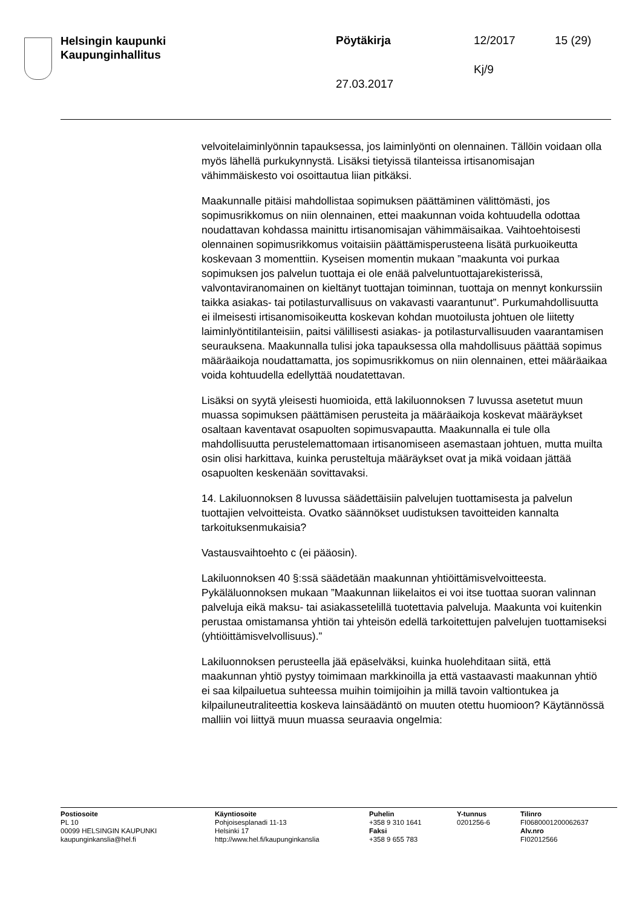Helsingin kaupunki
Kaupunginhallitus
Pöytäkirja 12/2017 15 (29)
Kj/9
27.03.2017
velvoitelaiminlyönnin tapauksessa, jos laiminlyönti on olennainen. Tällöin voidaan olla myös lähellä purkukynnystä. Lisäksi tietyissä tilanteissa irtisanomisajan vähimmäiskesto voi osoittautua liian pitkäksi.
Maakunnalle pitäisi mahdollistaa sopimuksen päättäminen välittömästi, jos sopimusrikkomus on niin olennainen, ettei maakunnan voida kohtuudella odottaa noudattavan kohdassa mainittu irtisanomisajan vähimmäisaikaa. Vaihtoehtoisesti olennainen sopimusrikkomus voitaisiin päättämisperusteena lisätä purkuoikeutta koskevaan 3 momenttiin. Kyseisen momentin mukaan ”maakunta voi purkaa sopimuksen jos palvelun tuottaja ei ole enää palveluntuottajarekisterissä, valvontaviranomainen on kieltänyt tuottajan toiminnan, tuottaja on mennyt konkurssiin taikka asiakas- tai potilasturvallisuus on vakavasti vaarantunut”. Purkumahdollisuutta ei ilmeisesti irtisanomisoikeutta koskevan kohdan muotoilusta johtuen ole liitetty laiminlyöntitilanteisiin, paitsi välillisesti asiakas- ja potilasturvallisuuden vaarantamisen seurauksena. Maakunnalla tulisi joka tapauksessa olla mahdollisuus päättää sopimus määräaikoja noudattamatta, jos sopimusrikkomus on niin olennainen, ettei määräaikaa voida kohtuudella edellyttää noudatettavan.
Lisäksi on syytä yleisesti huomioida, että lakiluonnoksen 7 luvussa asetetut muun muassa sopimuksen päättämisen perusteita ja määräaikoja koskevat määräykset osaltaan kaventavat osapuolten sopimusvapautta. Maakunnalla ei tule olla mahdollisuutta perustelemattomaan irtisanomiseen asemastaan johtuen, mutta muilta osin olisi harkittava, kuinka perusteltuja määräykset ovat ja mikä voidaan jättää osapuolten keskenään sovittavaksi.
14. Lakiluonnoksen 8 luvussa säädettäisiin palvelujen tuottamisesta ja palvelun tuottajien velvoitteista. Ovatko säännökset uudistuksen tavoitteiden kannalta tarkoituksenmukaisia?
Vastausvaihtoehto c (ei pääosin).
Lakiluonnoksen 40 §:ssä säädetään maakunnan yhtiöittämisvelvoitteesta. Pykäläluonnoksen mukaan ”Maakunnan liikelaitos ei voi itse tuottaa suoran valinnan palveluja eikä maksu- tai asiakassetelillä tuotettavia palveluja. Maakunta voi kuitenkin perustaa omistamansa yhtiön tai yhteisön edellä tarkoitettujen palvelujen tuottamiseksi (yhtiöittämisvelvollisuus).”
Lakiluonnoksen perusteella jää epäselväksi, kuinka huolehditaan siitä, että maakunnan yhtiö pystyy toimimaan markkinoilla ja että vastaavasti maakunnan yhtiö ei saa kilpailuetua suhteessa muihin toimijoihin ja millä tavoin valtiontukea ja kilpailuneutraliteettia koskeva lainsäädäntö on muuten otettu huomioon? Käytännössä malliin voi liittyä muun muassa seuraavia ongelmia:
Postiosoite
PL 10
00099 HELSINGIN KAUPUNKI
kaupunginkanslia@hel.fi
Käyntiosoite
Pohjoisesplanadi 11-13
Helsinki 17
http://www.hel.fi/kaupunginkanslia
Puhelin
+358 9 310 1641
Faksi
+358 9 655 783
Y-tunnus
0201256-6
Tilinro
FI0680001200062637
Alv.nro
FI02012566